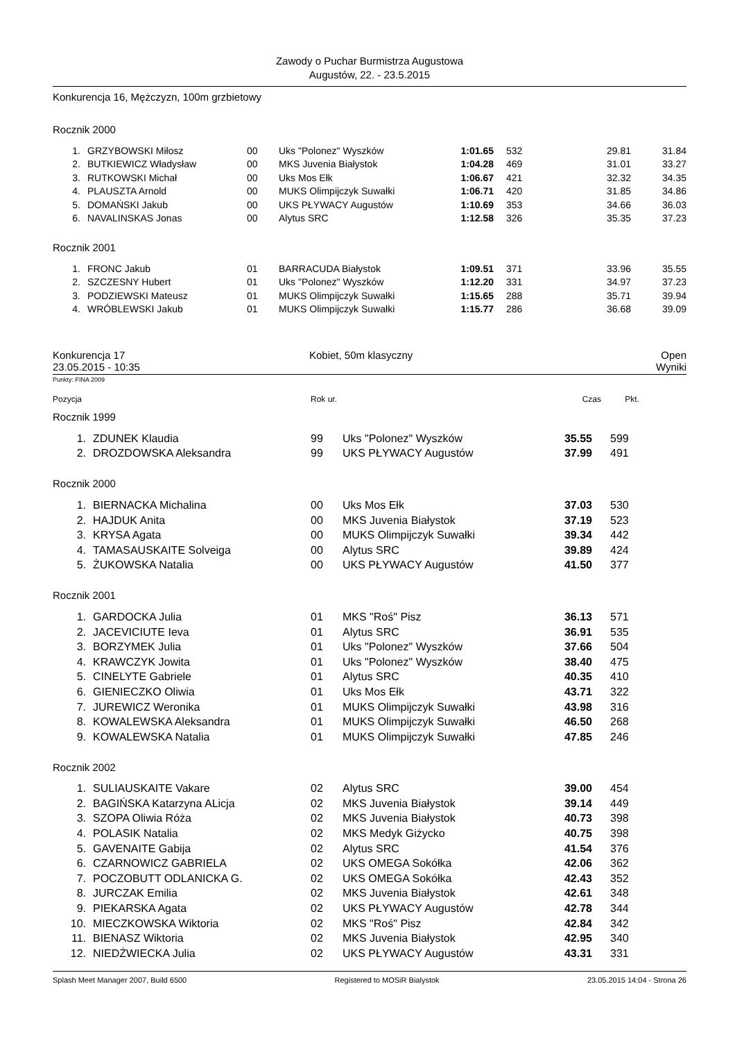Zawody o Puchar Burmistrza Augustowa
Augustów, 22. - 23.5.2015
Konkurencja 16, Mężczyzn, 100m grzbietowy
Rocznik 2000
| 1. | GRZYBOWSKI Miłosz | 00 | Uks "Polonez" Wyszków | 1:01.65 | 532 | 29.81 | 31.84 |
| 2. | BUTKIEWICZ Władysław | 00 | MKS Juvenia Białystok | 1:04.28 | 469 | 31.01 | 33.27 |
| 3. | RUTKOWSKI Michał | 00 | Uks Mos Ełk | 1:06.67 | 421 | 32.32 | 34.35 |
| 4. | PLAUSZTA Arnold | 00 | MUKS Olimpijczyk Suwałki | 1:06.71 | 420 | 31.85 | 34.86 |
| 5. | DOMAŃSKI Jakub | 00 | UKS PŁYWACY Augustów | 1:10.69 | 353 | 34.66 | 36.03 |
| 6. | NAVALINSKAS Jonas | 00 | Alytus SRC | 1:12.58 | 326 | 35.35 | 37.23 |
Rocznik 2001
| 1. | FRONC Jakub | 01 | BARRACUDA Białystok | 1:09.51 | 371 | 33.96 | 35.55 |
| 2. | SZCZESNY Hubert | 01 | Uks "Polonez" Wyszków | 1:12.20 | 331 | 34.97 | 37.23 |
| 3. | PODZIEWSKI Mateusz | 01 | MUKS Olimpijczyk Suwałki | 1:15.65 | 288 | 35.71 | 39.94 |
| 4. | WRÓBLEWSKI Jakub | 01 | MUKS Olimpijczyk Suwałki | 1:15.77 | 286 | 36.68 | 39.09 |
Konkurencja 17 Kobiet, 50m klasyczny Open
23.05.2015 - 10:35 Wyniki
Punkty: FINA 2009
| Pozycja | Rok ur. | Czas | Pkt. | |
Rocznik 1999
| 1. | ZDUNEK Klaudia | 99 | Uks "Polonez" Wyszków | 35.55 | 599 |
| 2. | DROZDOWSKA Aleksandra | 99 | UKS PŁYWACY Augustów | 37.99 | 491 |
Rocznik 2000
| 1. | BIERNACKA Michalina | 00 | Uks Mos Ełk | 37.03 | 530 |
| 2. | HAJDUK Anita | 00 | MKS Juvenia Białystok | 37.19 | 523 |
| 3. | KRYSA Agata | 00 | MUKS Olimpijczyk Suwałki | 39.34 | 442 |
| 4. | TAMASAUSKAITE Solveiga | 00 | Alytus SRC | 39.89 | 424 |
| 5. | ŻUKOWSKA Natalia | 00 | UKS PŁYWACY Augustów | 41.50 | 377 |
Rocznik 2001
| 1. | GARDOCKA Julia | 01 | MKS "Roś" Pisz | 36.13 | 571 |
| 2. | JACEVICIUTE Ieva | 01 | Alytus SRC | 36.91 | 535 |
| 3. | BORZYMEK Julia | 01 | Uks "Polonez" Wyszków | 37.66 | 504 |
| 4. | KRAWCZYK Jowita | 01 | Uks "Polonez" Wyszków | 38.40 | 475 |
| 5. | CINELYTE Gabriele | 01 | Alytus SRC | 40.35 | 410 |
| 6. | GIENIECZKO Oliwia | 01 | Uks Mos Ełk | 43.71 | 322 |
| 7. | JUREWICZ Weronika | 01 | MUKS Olimpijczyk Suwałki | 43.98 | 316 |
| 8. | KOWALEWSKA Aleksandra | 01 | MUKS Olimpijczyk Suwałki | 46.50 | 268 |
| 9. | KOWALEWSKA Natalia | 01 | MUKS Olimpijczyk Suwałki | 47.85 | 246 |
Rocznik 2002
| 1. | SULIAUSKAITE Vakare | 02 | Alytus SRC | 39.00 | 454 |
| 2. | BAGIŃSKA Katarzyna ALicja | 02 | MKS Juvenia Białystok | 39.14 | 449 |
| 3. | SZOPA Oliwia Róża | 02 | MKS Juvenia Białystok | 40.73 | 398 |
| 4. | POLASIK Natalia | 02 | MKS Medyk Giżycko | 40.75 | 398 |
| 5. | GAVENAITE Gabija | 02 | Alytus SRC | 41.54 | 376 |
| 6. | CZARNOWICZ GABRIELA | 02 | UKS OMEGA Sokółka | 42.06 | 362 |
| 7. | POCZOBUTT ODLANICKA G. | 02 | UKS OMEGA Sokółka | 42.43 | 352 |
| 8. | JURCZAK Emilia | 02 | MKS Juvenia Białystok | 42.61 | 348 |
| 9. | PIEKARSKA Agata | 02 | UKS PŁYWACY Augustów | 42.78 | 344 |
| 10. | MIECZKOWSKA Wiktoria | 02 | MKS "Roś" Pisz | 42.84 | 342 |
| 11. | BIENASZ Wiktoria | 02 | MKS Juvenia Białystok | 42.95 | 340 |
| 12. | NIEDŹWIECKA Julia | 02 | UKS PŁYWACY Augustów | 43.31 | 331 |
Splash Meet Manager 2007, Build 6500 Registered to MOSiR Bialystok 23.05.2015 14:04 - Strona 26